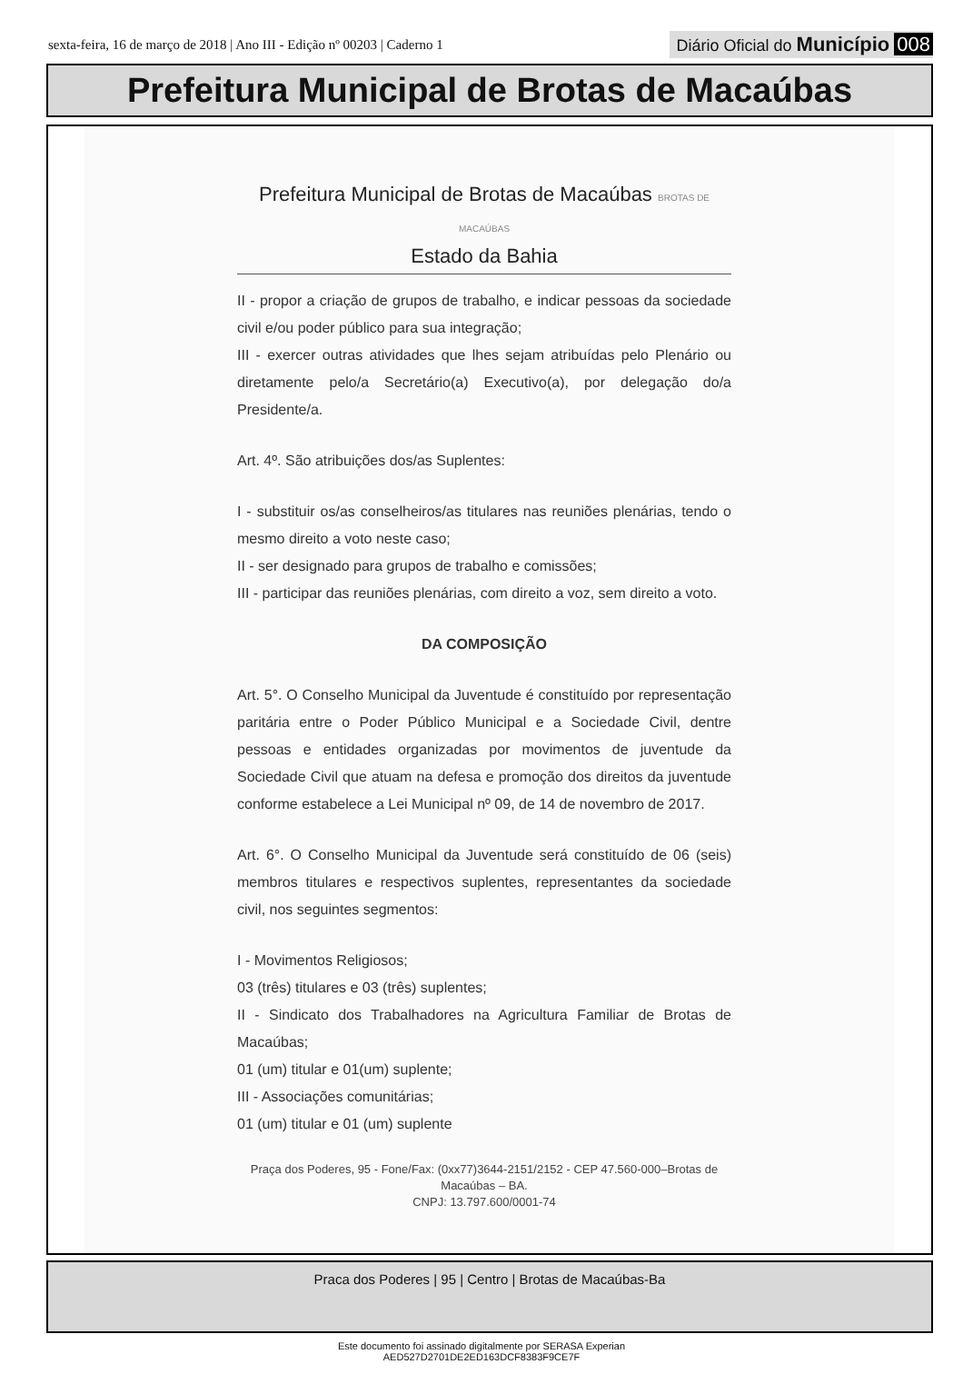sexta-feira, 16 de março de 2018 | Ano III - Edição nº 00203 | Caderno 1 Diário Oficial do Município 008
Prefeitura Municipal de Brotas de Macaúbas
Prefeitura Municipal de Brotas de Macaúbas BROTAS DE MACAÚBAS
Estado da Bahia
II - propor a criação de grupos de trabalho, e indicar pessoas da sociedade civil e/ou poder público para sua integração;
III - exercer outras atividades que lhes sejam atribuídas pelo Plenário ou diretamente pelo/a Secretário(a) Executivo(a), por delegação do/a Presidente/a.
Art. 4º. São atribuições dos/as Suplentes:
I - substituir os/as conselheiros/as titulares nas reuniões plenárias, tendo o mesmo direito a voto neste caso;
II - ser designado para grupos de trabalho e comissões;
III - participar das reuniões plenárias, com direito a voz, sem direito a voto.
DA COMPOSIÇÃO
Art. 5°. O Conselho Municipal da Juventude é constituído por representação paritária entre o Poder Público Municipal e a Sociedade Civil, dentre pessoas e entidades organizadas por movimentos de juventude da Sociedade Civil que atuam na defesa e promoção dos direitos da juventude conforme estabelece a Lei Municipal nº 09, de 14 de novembro de 2017.
Art. 6°. O Conselho Municipal da Juventude será constituído de 06 (seis) membros titulares e respectivos suplentes, representantes da sociedade civil, nos seguintes segmentos:
I - Movimentos Religiosos;
03 (três) titulares e 03 (três) suplentes;
II - Sindicato dos Trabalhadores na Agricultura Familiar de Brotas de Macaúbas;
01 (um) titular e 01(um) suplente;
III - Associações comunitárias;
01 (um) titular e 01 (um) suplente
Praça dos Poderes, 95 - Fone/Fax: (0xx77)3644-2151/2152 - CEP 47.560-000–Brotas de Macaúbas – BA.
CNPJ: 13.797.600/0001-74
Praca dos Poderes | 95 | Centro | Brotas de Macaúbas-Ba
Este documento foi assinado digitalmente por SERASA Experian
AED527D2701DE2ED163DCF8383F9CE7F